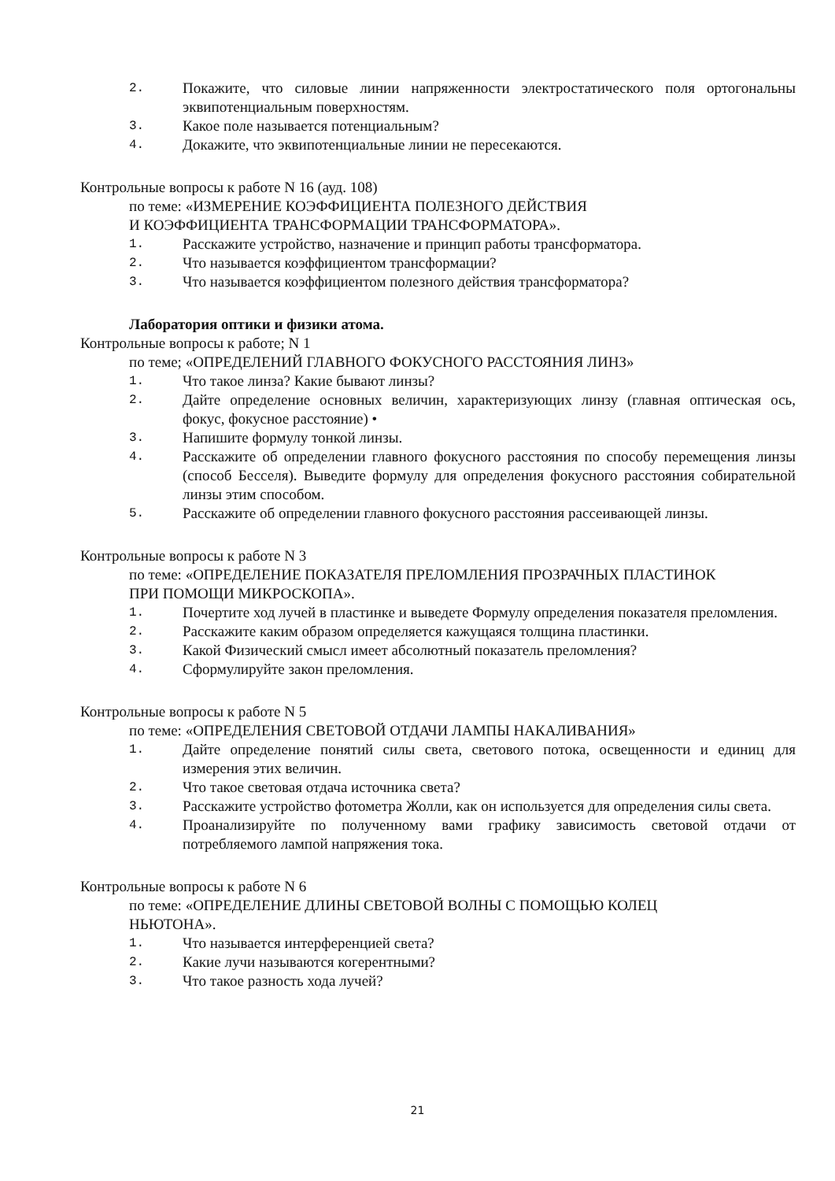2. Покажите, что силовые линии напряженности электростатического поля ортогональны эквипотенциальным поверхностям.
3. Какое поле называется потенциальным?
4. Докажите, что эквипотенциальные линии не пересекаются.
Контрольные вопросы к работе N 16 (ауд. 108)
по теме: «ИЗМЕРЕНИЕ КОЭФФИЦИЕНТА ПОЛЕЗНОГО ДЕЙСТВИЯ
И КОЭФФИЦИЕНТА ТРАНСФОРМАЦИИ ТРАНСФОРМАТОРА».
1. Расскажите устройство, назначение и принцип работы трансформатора.
2. Что называется коэффициентом трансформации?
3. Что называется коэффициентом полезного действия трансформатора?
Лаборатория оптики и физики атома.
Контрольные вопросы к работе; N 1
по теме; «ОПРЕДЕЛЕНИЙ ГЛАВНОГО ФОКУСНОГО РАССТОЯНИЯ ЛИНЗ»
1. Что такое линза? Какие бывают линзы?
2. Дайте определение основных величин, характеризующих линзу (главная оптическая ось, фокус, фокусное расстояние) •
3. Напишите формулу тонкой линзы.
4. Расскажите об определении главного фокусного расстояния по способу перемещения линзы (способ Бесселя). Выведите формулу для определения фокусного расстояния собирательной линзы этим способом.
5. Расскажите об определении главного фокусного расстояния рассеивающей линзы.
Контрольные вопросы к работе N 3
по теме: «ОПРЕДЕЛЕНИЕ ПОКАЗАТЕЛЯ ПРЕЛОМЛЕНИЯ ПРОЗРАЧНЫХ ПЛАСТИНОК
ПРИ ПОМОЩИ МИКРОСКОПА».
1. Почертите ход лучей в пластинке и выведете Формулу определения показателя преломления.
2. Расскажите каким образом определяется кажущаяся толщина пластинки.
3. Какой Физический смысл имеет абсолютный показатель преломления?
4. Сформулируйте закон преломления.
Контрольные вопросы к работе N 5
по теме: «ОПРЕДЕЛЕНИЯ СВЕТОВОЙ ОТДАЧИ ЛАМПЫ НАКАЛИВАНИЯ»
1. Дайте определение понятий силы света, светового потока, освещенности и единиц для измерения этих величин.
2. Что такое световая отдача источника света?
3. Расскажите устройство фотометра Жолли, как он используется для определения силы света.
4. Проанализируйте по полученному вами графику зависимость световой отдачи от потребляемого лампой напряжения тока.
Контрольные вопросы к работе N 6
по теме: «ОПРЕДЕЛЕНИЕ ДЛИНЫ СВЕТОВОЙ ВОЛНЫ С ПОМОЩЬЮ КОЛЕЦ
НЬЮТОНА».
1. Что называется интерференцией света?
2. Какие лучи называются когерентными?
3. Что такое разность хода лучей?
21